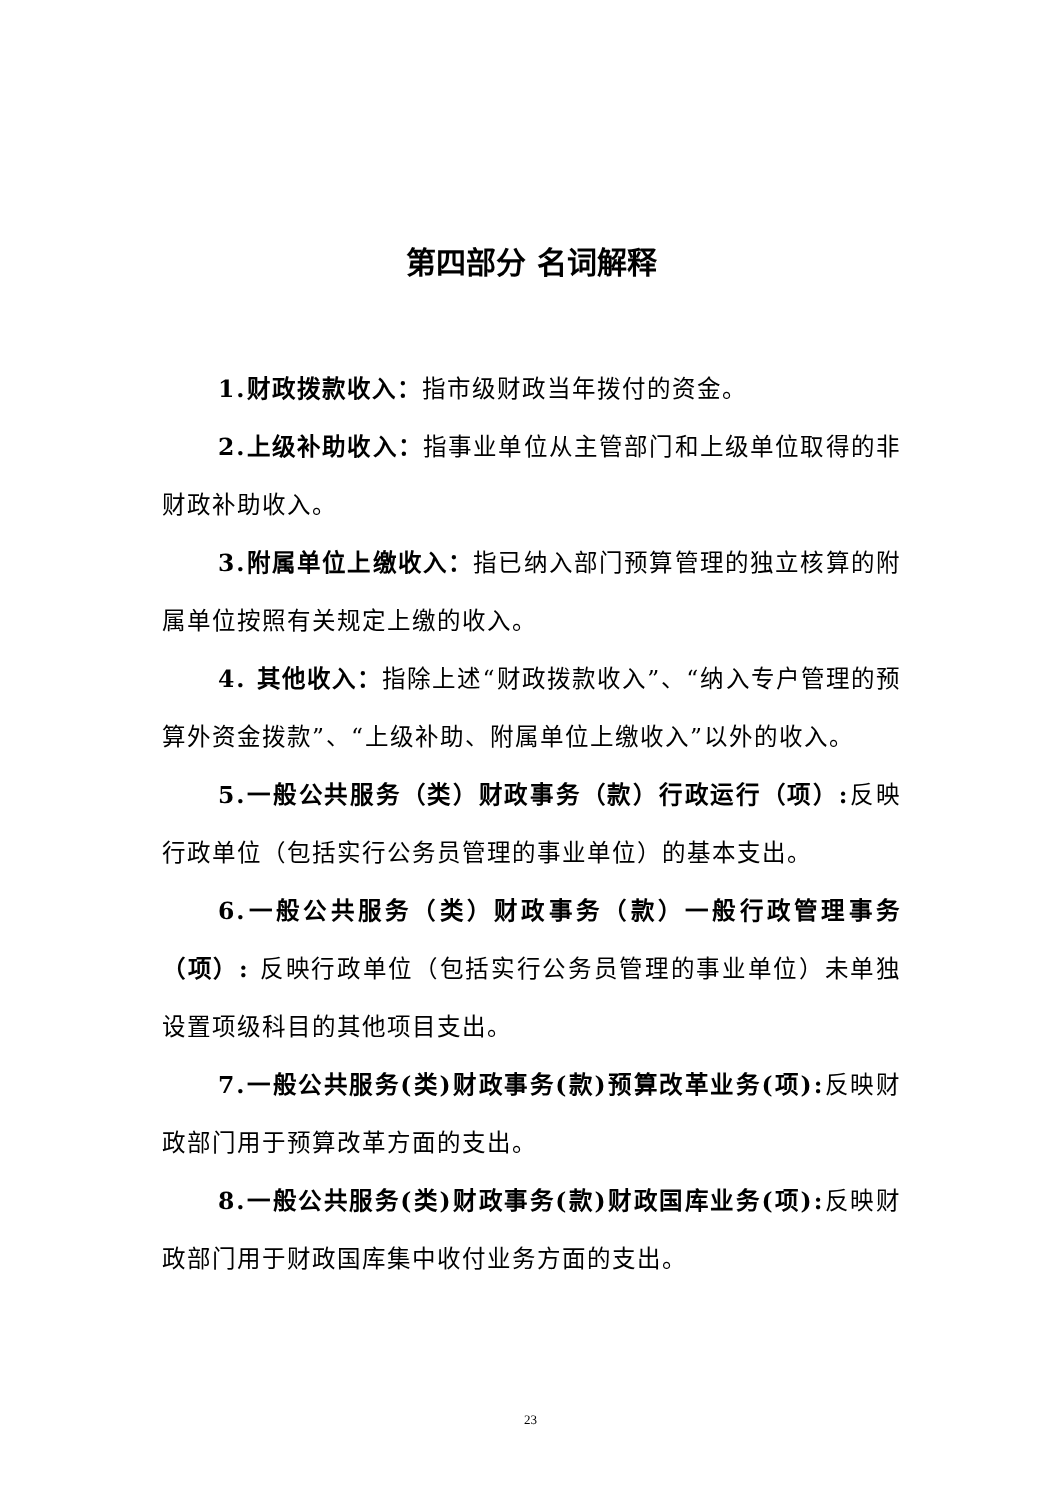第四部分 名词解释
1.财政拨款收入：指市级财政当年拨付的资金。
2.上级补助收入：指事业单位从主管部门和上级单位取得的非财政补助收入。
3.附属单位上缴收入：指已纳入部门预算管理的独立核算的附属单位按照有关规定上缴的收入。
4. 其他收入：指除上述“财政拨款收入”、“纳入专户管理的预算外资金拨款”、“上级补助、附属单位上缴收入”以外的收入。
5.一般公共服务（类）财政事务（款）行政运行（项）: 反映行政单位（包括实行公务员管理的事业单位）的基本支出。
6.一般公共服务（类）财政事务（款）一般行政管理事务（项）: 反映行政单位（包括实行公务员管理的事业单位）未单独设置项级科目的其他项目支出。
7.一般公共服务(类)财政事务(款)预算改革业务(项): 反映财政部门用于预算改革方面的支出。
8.一般公共服务(类)财政事务(款)财政国库业务(项): 反映财政部门用于财政国库集中收付业务方面的支出。
23